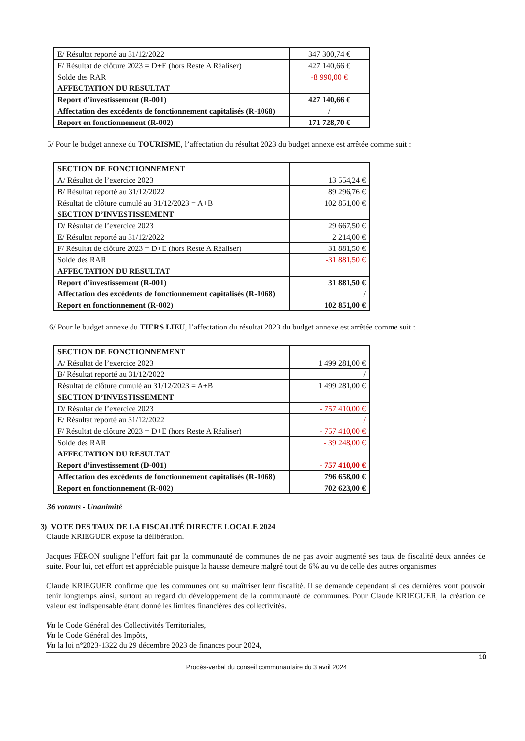| E/ Résultat reporté au 31/12/2022 | 347 300,74 € |
| F/ Résultat de clôture 2023 = D+E (hors Reste A Réaliser) | 427 140,66 € |
| Solde des RAR | -8 990,00 € |
| AFFECTATION DU RESULTAT | |
| Report d’investissement (R-001) | 427 140,66 € |
| Affectation des excédents de fonctionnement capitalisés (R-1068) | / |
| Report en fonctionnement (R-002) | 171 728,70 € |
5/ Pour le budget annexe du TOURISME, l’affectation du résultat 2023 du budget annexe est arrêtée comme suit :
| SECTION DE FONCTIONNEMENT | |
| A/ Résultat de l’exercice 2023 | 13 554,24 € |
| B/ Résultat reporté au 31/12/2022 | 89 296,76 € |
| Résultat de clôture cumulé au 31/12/2023 = A+B | 102 851,00 € |
| SECTION D’INVESTISSEMENT | |
| D/ Résultat de l’exercice 2023 | 29 667,50 € |
| E/ Résultat reporté au 31/12/2022 | 2 214,00 € |
| F/ Résultat de clôture 2023 = D+E (hors Reste A Réaliser) | 31 881,50 € |
| Solde des RAR | -31 881,50 € |
| AFFECTATION DU RESULTAT | |
| Report d’investissement (R-001) | 31 881,50 € |
| Affectation des excédents de fonctionnement capitalisés (R-1068) | / |
| Report en fonctionnement (R-002) | 102 851,00 € |
6/ Pour le budget annexe du TIERS LIEU, l’affectation du résultat 2023 du budget annexe est arrêtée comme suit :
| SECTION DE FONCTIONNEMENT | |
| A/ Résultat de l’exercice 2023 | 1 499 281,00 € |
| B/ Résultat reporté au 31/12/2022 | / |
| Résultat de clôture cumulé au 31/12/2023 = A+B | 1 499 281,00 € |
| SECTION D’INVESTISSEMENT | |
| D/ Résultat de l’exercice 2023 | - 757 410,00 € |
| E/ Résultat reporté au 31/12/2022 | / |
| F/ Résultat de clôture 2023 = D+E (hors Reste A Réaliser) | - 757 410,00 € |
| Solde des RAR | - 39 248,00 € |
| AFFECTATION DU RESULTAT | |
| Report d’investissement (D-001) | - 757 410,00 € |
| Affectation des excédents de fonctionnement capitalisés (R-1068) | 796 658,00 € |
| Report en fonctionnement (R-002) | 702 623,00 € |
36 votants - Unanimité
3) VOTE DES TAUX DE LA FISCALITÉ DIRECTE LOCALE 2024
Claude KRIEGUER expose la délibération.
Jacques FÉRON souligne l’effort fait par la communauté de communes de ne pas avoir augmenté ses taux de fiscalité deux années de suite. Pour lui, cet effort est appréciable puisque la hausse demeure malgré tout de 6% au vu de celle des autres organismes.
Claude KRIEGUER confirme que les communes ont su maîtriser leur fiscalité. Il se demande cependant si ces dernières vont pouvoir tenir longtemps ainsi, surtout au regard du développement de la communauté de communes. Pour Claude KRIEGUER, la création de valeur est indispensable étant donné les limites financières des collectivités.
Vu le Code Général des Collectivités Territoriales,
Vu le Code Général des Impôts,
Vu la loi n°2023-1322 du 29 décembre 2023 de finances pour 2024,
10
Procès-verbal du conseil communautaire du 3 avril 2024